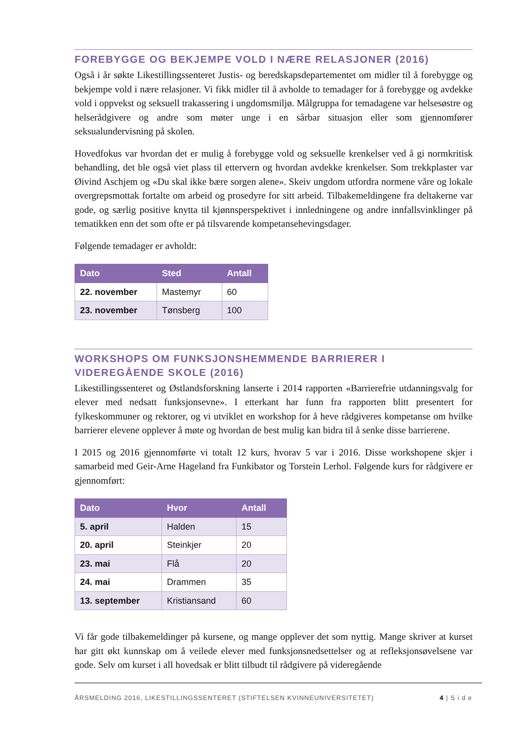FOREBYGGE OG BEKJEMPE VOLD I NÆRE RELASJONER (2016)
Også i år søkte Likestillingssenteret Justis- og beredskapsdepartementet om midler til å forebygge og bekjempe vold i nære relasjoner. Vi fikk midler til å avholde to temadager for å forebygge og avdekke vold i oppvekst og seksuell trakassering i ungdomsmiljø. Målgruppa for temadagene var helsesøstre og helserådgivere og andre som møter unge i en sårbar situasjon eller som gjennomfører seksualundervisning på skolen.
Hovedfokus var hvordan det er mulig å forebygge vold og seksuelle krenkelser ved å gi normkritisk behandling, det ble også viet plass til ettervern og hvordan avdekke krenkelser. Som trekkplaster var Øivind Aschjem og «Du skal ikke bære sorgen alene». Skeiv ungdom utfordra normene våre og lokale overgrepsmottak fortalte om arbeid og prosedyre for sitt arbeid. Tilbakemeldingene fra deltakerne var gode, og særlig positive knytta til kjønnsperspektivet i innledningene og andre innfallsvinklinger på tematikken enn det som ofte er på tilsvarende kompetansehevingsdager.
Følgende temadager er avholdt:
| Dato | Sted | Antall |
| --- | --- | --- |
| 22. november | Mastemyr | 60 |
| 23. november | Tønsberg | 100 |
WORKSHOPS OM FUNKSJONSHEMMENDE BARRIERER I VIDEREGÅENDE SKOLE (2016)
Likestillingssenteret og Østlandsforskning lanserte i 2014 rapporten «Barrierefrie utdanningsvalg for elever med nedsatt funksjonsevne». I etterkant har funn fra rapporten blitt presentert for fylkeskommuner og rektorer, og vi utviklet en workshop for å heve rådgiveres kompetanse om hvilke barrierer elevene opplever å møte og hvordan de best mulig kan bidra til å senke disse barrierene.
I 2015 og 2016 gjennomførte vi totalt 12 kurs, hvorav 5 var i 2016. Disse workshopene skjer i samarbeid med Geir-Arne Hageland fra Funkibator og Torstein Lerhol. Følgende kurs for rådgivere er gjennomført:
| Dato | Hvor | Antall |
| --- | --- | --- |
| 5. april | Halden | 15 |
| 20. april | Steinkjer | 20 |
| 23. mai | Flå | 20 |
| 24. mai | Drammen | 35 |
| 13. september | Kristiansand | 60 |
Vi får gode tilbakemeldinger på kursene, og mange opplever det som nyttig. Mange skriver at kurset har gitt økt kunnskap om å veilede elever med funksjonsnedsettelser og at refleksjonsøvelsene var gode. Selv om kurset i all hovedsak er blitt tilbudt til rådgivere på videregående
ÅRSMELDING 2016, LIKESTILLINGSSENTERET (STIFTELSEN KVINNEUNIVERSITETET) 4 | S i d e